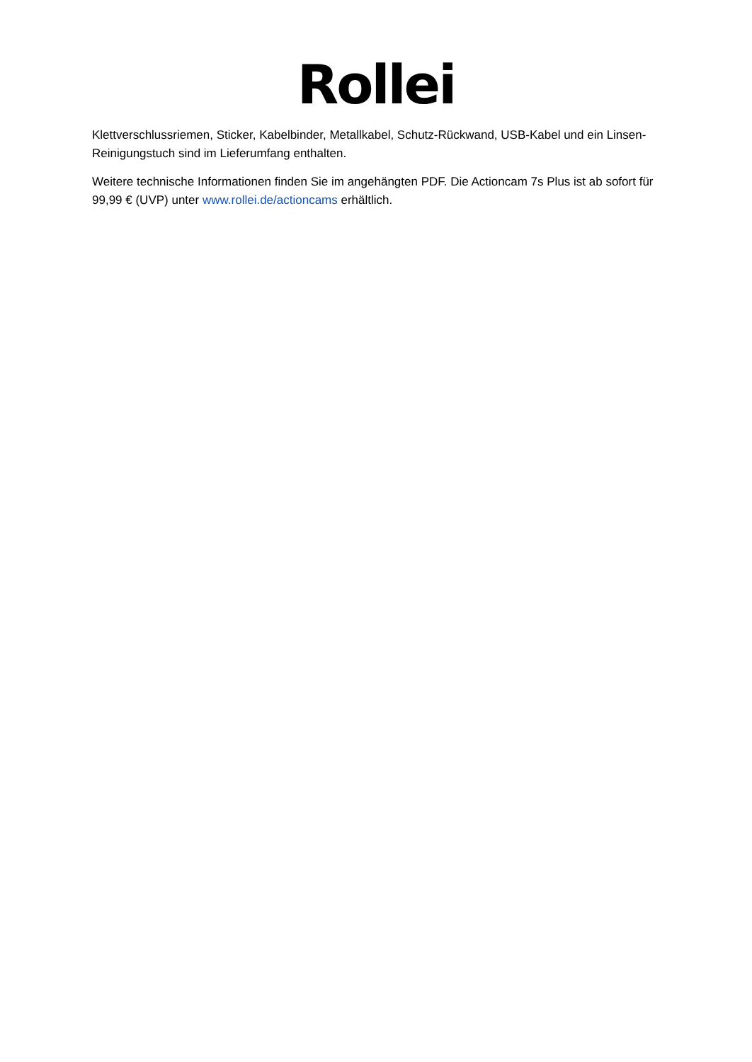Rollei
Klettverschlussriemen, Sticker, Kabelbinder, Metallkabel, Schutz-Rückwand, USB-Kabel und ein Linsen-Reinigungstuch sind im Lieferumfang enthalten.
Weitere technische Informationen finden Sie im angehängten PDF. Die Actioncam 7s Plus ist ab sofort für 99,99 € (UVP) unter www.rollei.de/actioncams erhältlich.